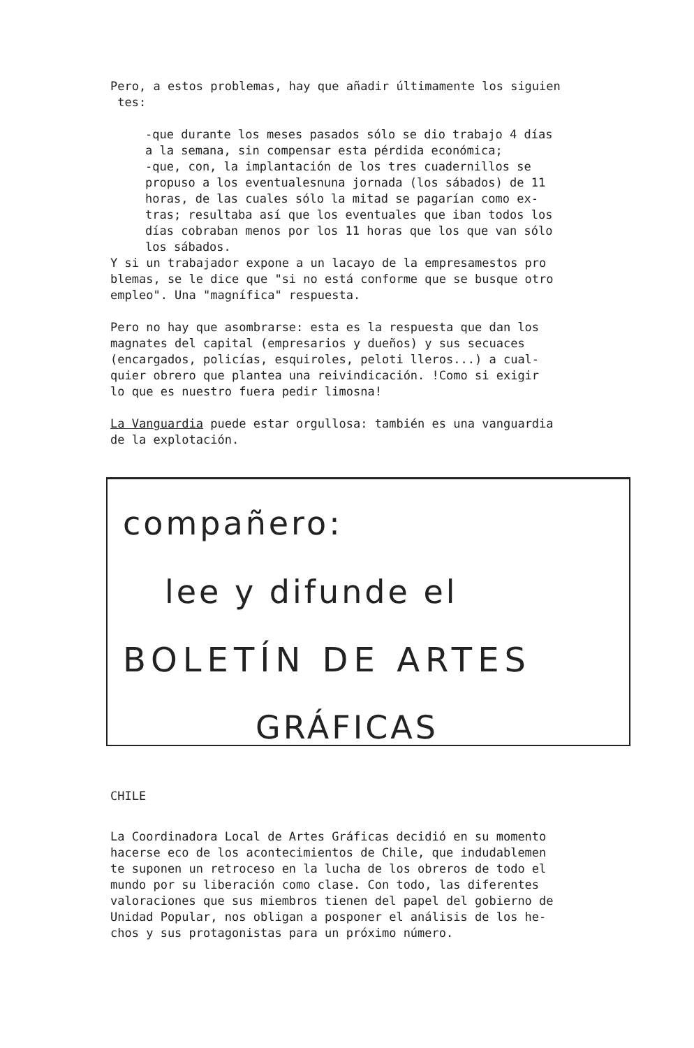Pero, a estos problemas, hay que añadir últimamente los siguien tes:
-que durante los meses pasados sólo se dio trabajo 4 días a la semana, sin compensar esta pérdida económica; -que, con, la implantación de los tres cuadernillos se propuso a los eventualesnuna jornada (los sábados) de 11 horas, de las cuales sólo la mitad se pagarían como ex- tras; resultaba así que los eventuales que iban todos los días cobraban menos por los 11 horas que los que van sólo los sábados.
Y si un trabajador expone a un lacayo de la empresamestos pro blemas, se le dice que "si no está conforme que se busque otro empleo". Una "magnífica" respuesta.
Pero no hay que asombrarse: esta es la respuesta que dan los magnates del capital (empresarios y dueños) y sus secuaces (encargados, policías, esquiroles, peloti lleros...) a cual- quier obrero que plantea una reivindicación. !Como si exigir lo que es nuestro fuera pedir limosna!
La Vanguardia puede estar orgullosa: también es una vanguardia de la explotación.
compañero:
lee y difunde el
BOLETÍN DE ARTES
GRÁFICAS
CHILE
La Coordinadora Local de Artes Gráficas decidió en su momento hacerse eco de los acontecimientos de Chile, que indudablemen te suponen un retroceso en la lucha de los obreros de todo el mundo por su liberación como clase. Con todo, las diferentes valoraciones que sus miembros tienen del papel del gobierno de Unidad Popular, nos obligan a posponer el análisis de los he- chos y sus protagonistas para un próximo número.